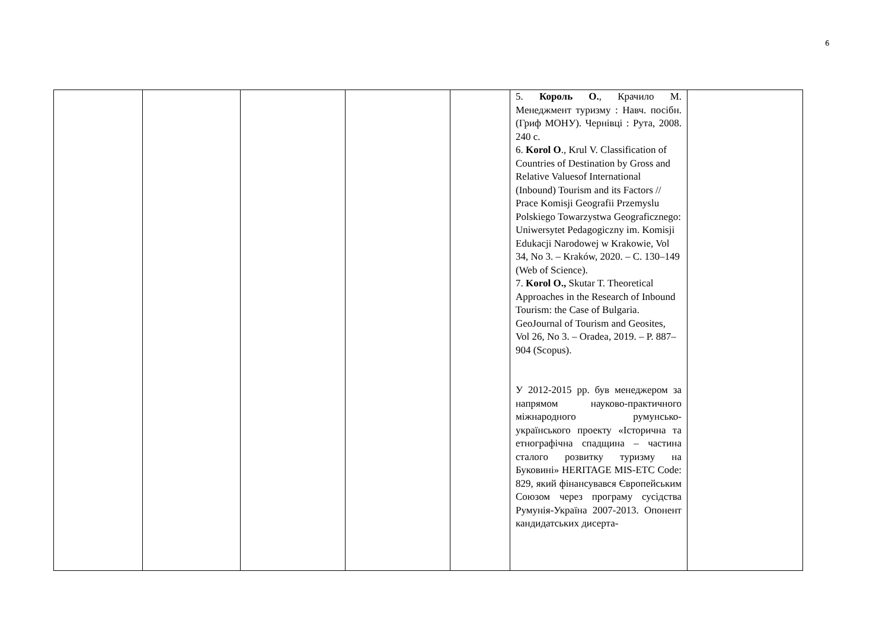6
| | | | | | 5. Король О. , Крачило М. Менеджмент туризму : Навч. посібн. (Гриф МОНУ). Чернівці : Рута, 2008. 240 с. 6. Korol O ., Krul V. Classification of Countries of Destination by Gross and Relative Valuesof International (Inbound) Tourism and its Factors // Prace Komisji Geografii Przemyslu Polskiego Towarzystwa Geograficznego: Uniwersytet Pedagogiczny im. Komisji Edukacji Narodowej w Krakowie, Vol 34, No 3. – Kraków, 2020. – С. 130–149 (Web of Science). 7. Korol O., Skutar T. Theoretical Approaches in the Research of Inbound Tourism: the Case of Bulgaria. GeoJournal of Tourism and Geosites, Vol 26, No 3. – Oradea, 2019. – P. 887–904 (Scopus). У 2012-2015 рр. був менеджером за напрямом науково-практичного міжнародного румунсько-українського проекту «Історична та етнографічна спадщина – частина сталого розвитку туризму на Буковині» HERITAGE MIS-ETC Code: 829, який фінансувався Європейським Союзом через програму сусідства Румунія-Україна 2007-2013. Опонент кандидатських дисерта- | |